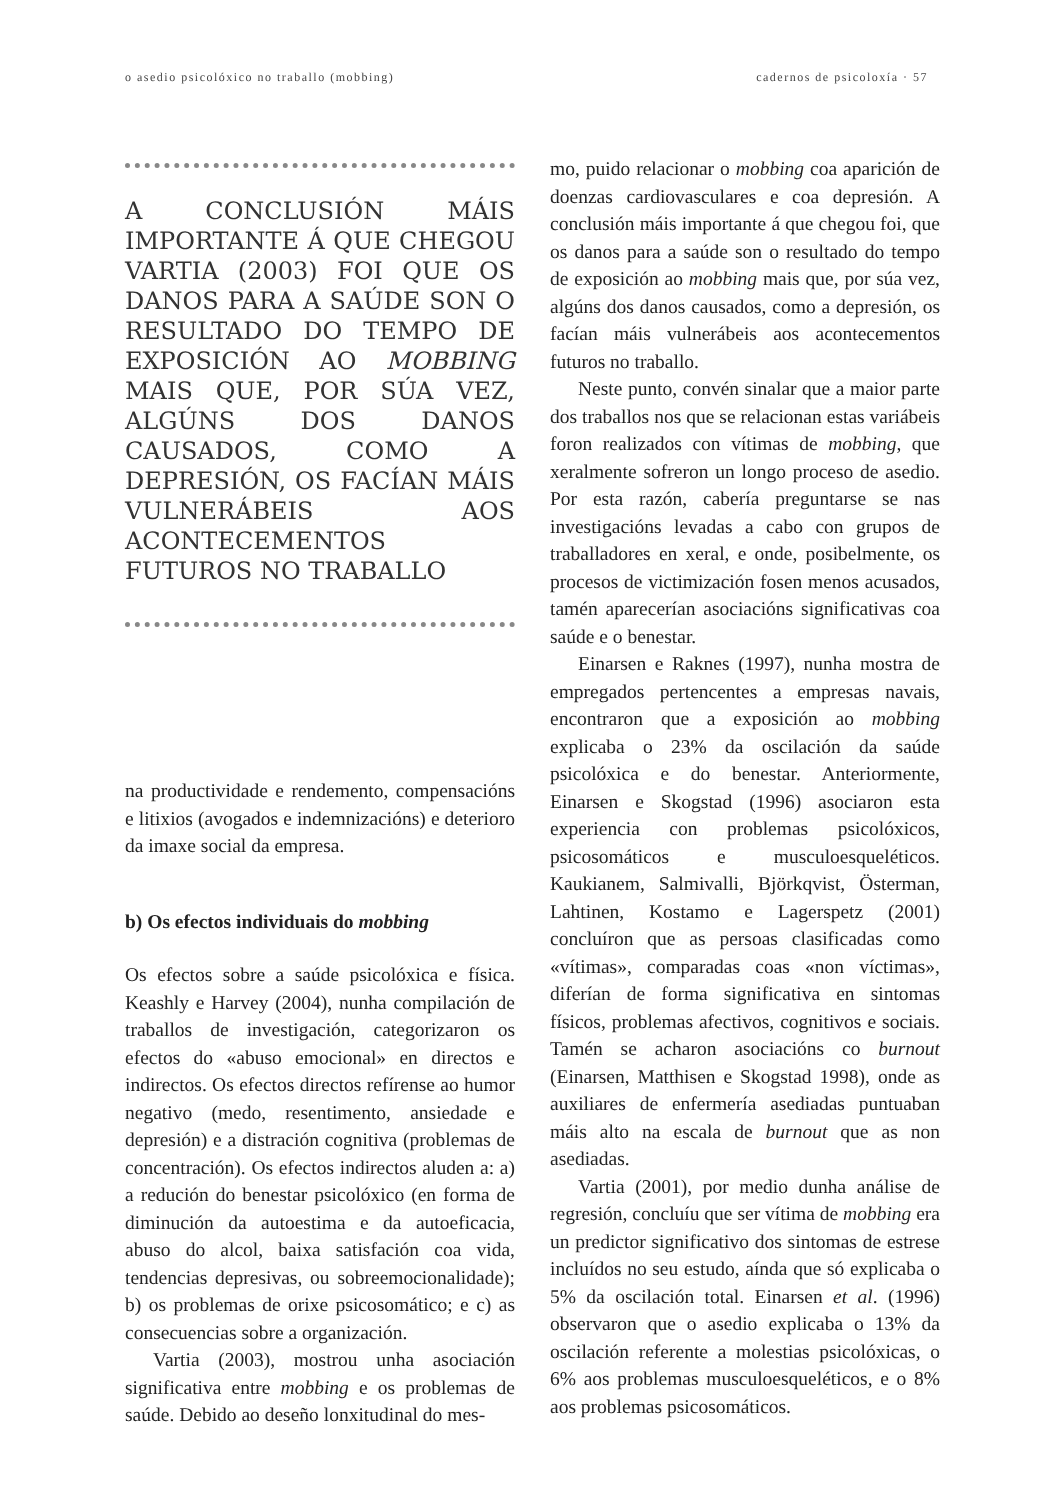o asedio psicolóxico no traballo (mobbing) cadernos de psicoloxía · 57
A CONCLUSIÓN MÁIS IMPORTANTE Á QUE CHEGOU VARTIA (2003) FOI QUE OS DANOS PARA A SAÚDE SON O RESULTADO DO TEMPO DE EXPOSICIÓN AO MOBBING MAIS QUE, POR SÚA VEZ, ALGÚNS DOS DANOS CAUSADOS, COMO A DEPRESIÓN, OS FACÍAN MÁIS VULNERÁBEIS AOS ACONTECEMENTOS FUTUROS NO TRABALLO
na productividade e rendemento, compensacións e litixios (avogados e indemnizacións) e deterioro da imaxe social da empresa.
b) Os efectos individuais do mobbing
Os efectos sobre a saúde psicolóxica e física. Keashly e Harvey (2004), nunha compilación de traballos de investigación, categorizaron os efectos do «abuso emocional» en directos e indirectos. Os efectos directos refírense ao humor negativo (medo, resentimento, ansiedade e depresión) e a distración cognitiva (problemas de concentración). Os efectos indirectos aluden a: a) a redución do benestar psicolóxico (en forma de diminución da autoestima e da autoeficacia, abuso do alcol, baixa satisfación coa vida, tendencias depresivas, ou sobreemocionalidade); b) os problemas de orixe psicosomático; e c) as consecuencias sobre a organización.
Vartia (2003), mostrou unha asociación significativa entre mobbing e os problemas de saúde. Debido ao deseño lonxitudinal do mes-
mo, puido relacionar o mobbing coa aparición de doenzas cardiovasculares e coa depresión. A conclusión máis importante á que chegou foi, que os danos para a saúde son o resultado do tempo de exposición ao mobbing mais que, por súa vez, algúns dos danos causados, como a depresión, os facían máis vulnerábeis aos acontecementos futuros no traballo.
Neste punto, convén sinalar que a maior parte dos traballos nos que se relacionan estas variábeis foron realizados con vítimas de mobbing, que xeralmente sofreron un longo proceso de asedio. Por esta razón, cabería preguntarse se nas investigacións levadas a cabo con grupos de traballadores en xeral, e onde, posibelmente, os procesos de victimización fosen menos acusados, tamén aparecerían asociacións significativas coa saúde e o benestar.
Einarsen e Raknes (1997), nunha mostra de empregados pertencentes a empresas navais, encontraron que a exposición ao mobbing explicaba o 23% da oscilación da saúde psicolóxica e do benestar. Anteriormente, Einarsen e Skogstad (1996) asociaron esta experiencia con problemas psicolóxicos, psicosomáticos e musculoesqueléticos. Kaukianem, Salmivalli, Björkqvist, Österman, Lahtinen, Kostamo e Lagerspetz (2001) concluíron que as persoas clasificadas como «vítimas», comparadas coas «non víctimas», diferían de forma significativa en sintomas físicos, problemas afectivos, cognitivos e sociais. Tamén se acharon asociacións co burnout (Einarsen, Matthisen e Skogstad 1998), onde as auxiliares de enfermería asediadas puntuaban máis alto na escala de burnout que as non asediadas.
Vartia (2001), por medio dunha análise de regresión, concluíu que ser vítima de mobbing era un predictor significativo dos sintomas de estrese incluídos no seu estudo, aínda que só explicaba o 5% da oscilación total. Einarsen et al. (1996) observaron que o asedio explicaba o 13% da oscilación referente a molestias psicolóxicas, o 6% aos problemas musculoesqueléticos, e o 8% aos problemas psicosomáticos.